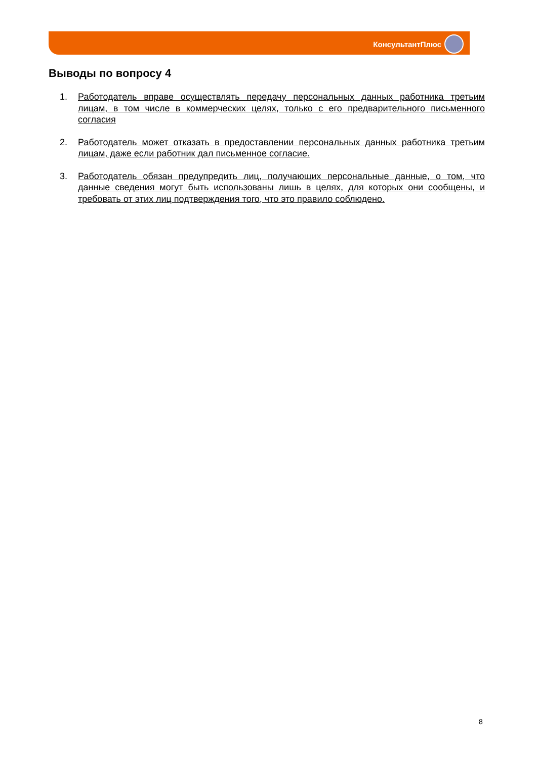КонсультантПлюс
Выводы по вопросу 4
1. Работодатель вправе осуществлять передачу персональных данных работника третьим лицам, в том числе в коммерческих целях, только с его предварительного письменного согласия
2. Работодатель может отказать в предоставлении персональных данных работника третьим лицам, даже если работник дал письменное согласие.
3. Работодатель обязан предупредить лиц, получающих персональные данные, о том, что данные сведения могут быть использованы лишь в целях, для которых они сообщены, и требовать от этих лиц подтверждения того, что это правило соблюдено.
8